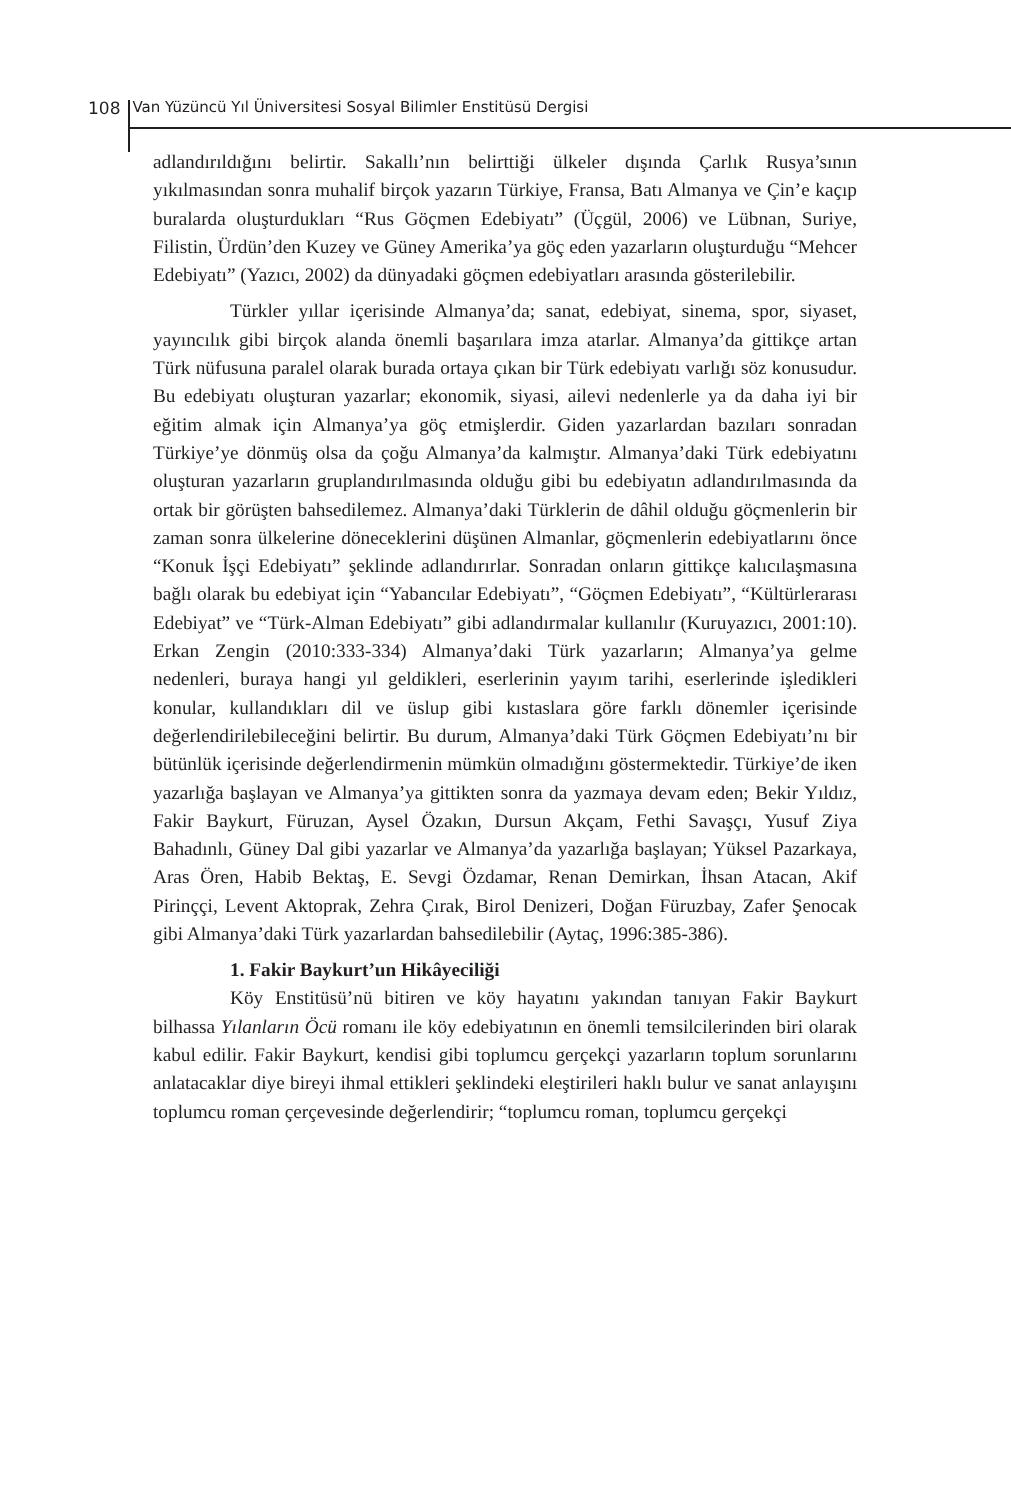108 Van Yüzüncü Yıl Üniversitesi Sosyal Bilimler Enstitüsü Dergisi
adlandırıldığını belirtir. Sakallı’nın belirttiği ülkeler dışında Çarlık Rusya’sının yıkılmasından sonra muhalif birçok yazarın Türkiye, Fransa, Batı Almanya ve Çin’e kaçıp buralarda oluşturdukları “Rus Göçmen Edebiyatı” (Üçgül, 2006) ve Lübnan, Suriye, Filistin, Ürdün’den Kuzey ve Güney Amerika’ya göç eden yazarların oluşturduğu “Mehcer Edebiyatı” (Yazıcı, 2002) da dünyadaki göçmen edebiyatları arasında gösterilebilir.
Türkler yıllar içerisinde Almanya’da; sanat, edebiyat, sinema, spor, siyaset, yayıncılık gibi birçok alanda önemli başarılara imza atarlar. Almanya’da gittikçe artan Türk nüfusuna paralel olarak burada ortaya çıkan bir Türk edebiyatı varlığı söz konusudur. Bu edebiyatı oluşturan yazarlar; ekonomik, siyasi, ailevi nedenlerle ya da daha iyi bir eğitim almak için Almanya’ya göç etmişlerdir. Giden yazarlardan bazıları sonradan Türkiye’ye dönmüş olsa da çoğu Almanya’da kalmıştır. Almanya’daki Türk edebiyatını oluşturan yazarların gruplandırılmasında olduğu gibi bu edebiyatın adlandırılmasında da ortak bir görüşten bahsedilemez. Almanya’daki Türklerin de dâhil olduğu göçmenlerin bir zaman sonra ülkelerine döneceklerini düşünen Almanlar, göçmenlerin edebiyatlarını önce “Konuk İşçi Edebiyatı” şeklinde adlandırırlar. Sonradan onların gittikçe kalıcılaşmasına bağlı olarak bu edebiyat için “Yabancılar Edebiyatı”, “Göçmen Edebiyatı”, “Kültürlerarası Edebiyat” ve “Türk-Alman Edebiyatı” gibi adlandırmalar kullanılır (Kuruyazıcı, 2001:10). Erkan Zengin (2010:333-334) Almanya’daki Türk yazarların; Almanya’ya gelme nedenleri, buraya hangi yıl geldikleri, eserlerinin yayım tarihi, eserlerinde işledikleri konular, kullandıkları dil ve üslup gibi kıstaslara göre farklı dönemler içerisinde değerlendirilebileceğini belirtir. Bu durum, Almanya’daki Türk Göçmen Edebiyatı’nı bir bütünlük içerisinde değerlendirmenin mümkün olmadığını göstermektedir. Türkiye’de iken yazarlığa başlayan ve Almanya’ya gittikten sonra da yazmaya devam eden; Bekir Yıldız, Fakir Baykurt, Füruzan, Aysel Özakın, Dursun Akçam, Fethi Savaşçı, Yusuf Ziya Bahadınlı, Güney Dal gibi yazarlar ve Almanya’da yazarlığa başlayan; Yüksel Pazarkaya, Aras Ören, Habib Bektaş, E. Sevgi Özdamar, Renan Demirkan, İhsan Atacan, Akif Pirinççi, Levent Aktoprak, Zehra Çırak, Birol Denizeri, Doğan Füruzbay, Zafer Şenocak gibi Almanya’daki Türk yazarlardan bahsedilebilir (Aytaç, 1996:385-386).
1. Fakir Baykurt’un Hikâyeciliği
Köy Enstitüsü’nü bitiren ve köy hayatını yakından tanıyan Fakir Baykurt bilhassa Yılanların Öcü romanı ile köy edebiyatının en önemli temsilcilerinden biri olarak kabul edilir. Fakir Baykurt, kendisi gibi toplumcu gerçekçi yazarların toplum sorunlarını anlatacaklar diye bireyi ihmal ettikleri şeklindeki eleştirileri haklı bulur ve sanat anlayışını toplumcu roman çerçevesinde değerlendirir; “toplumcu roman, toplumcu gerçekçi